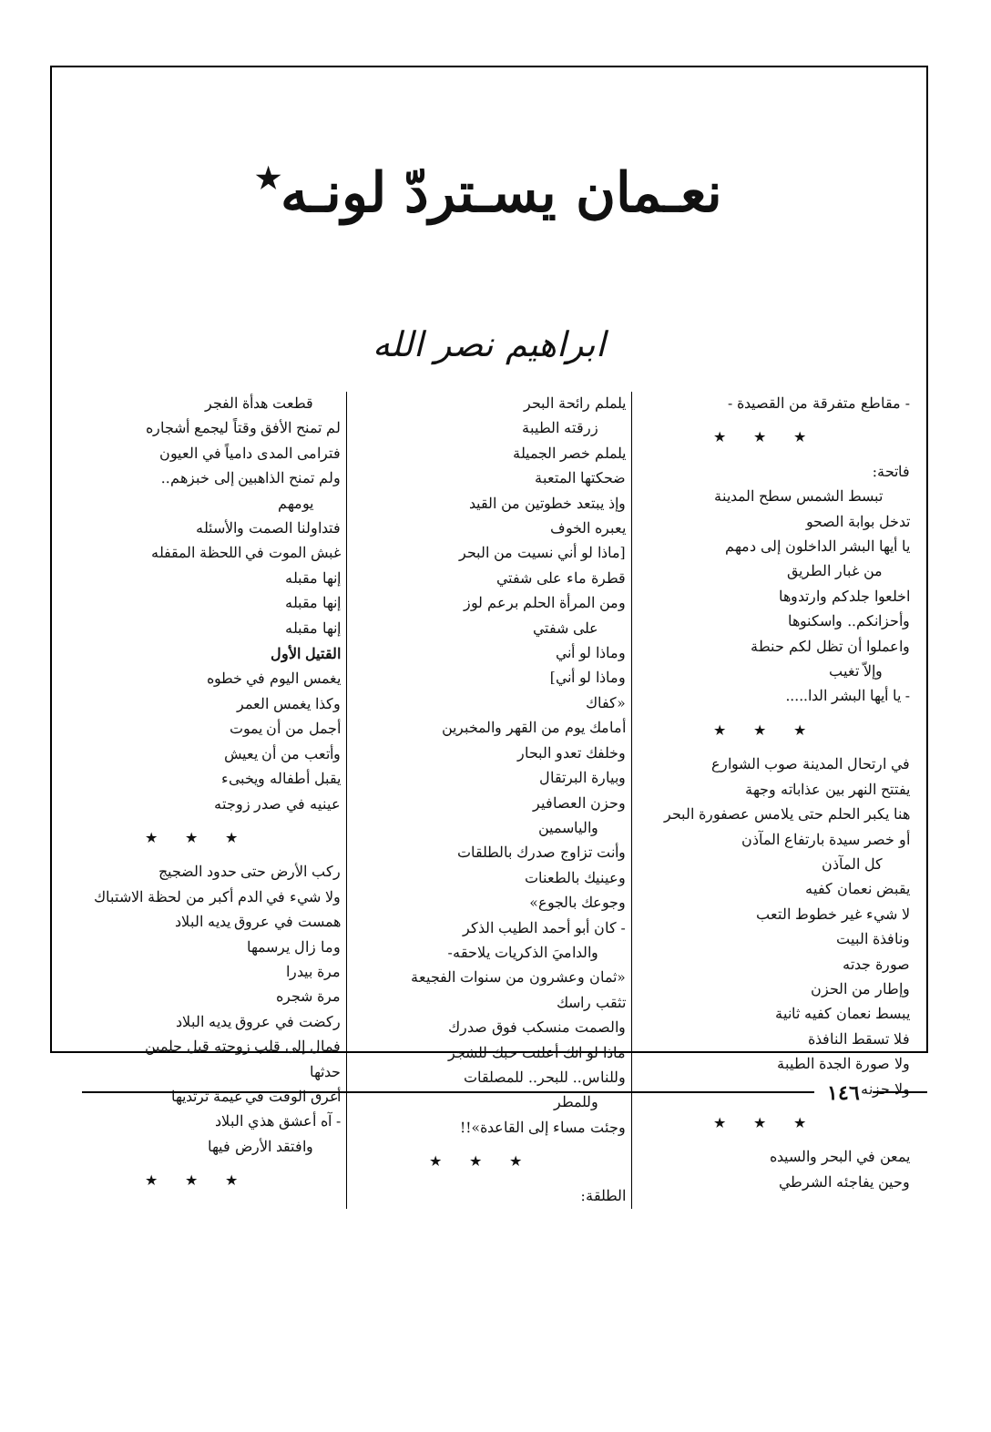نعـمان يسـتردّ لونـه<sup>٭</sup>
ابراهيم نصر الله
- مقاطع متفرقة من القصيدة -
★★★
فاتحة:
تبسط الشمس سطح المدينة
تدخل بوابة الصحو
يا أيها البشر الداخلون إلى دمهم
من غبار الطريق
اخلعوا جلدكم وارتدوها
وأحزانكم.. واسكنوها
واعملوا أن تظل لكم حنطة
وإلاّ تغيب
- يا أيها البشر الدا.....
★★★
في ارتحال المدينة صوب الشوارع
يفتتح النهر بين عذاباته وجهة
هنا يكبر الحلم حتى يلامس عصفورة البحر
أو خصر سيدة بارتفاع المآذن
كل المآذن
يقبض نعمان كفيه
لا شيء غير خطوط التعب
ونافذة البيت
صورة جدته
وإطار من الحزن
يبسط نعمان كفيه ثانية
فلا تسقط النافذة
ولا صورة الجدة الطيبة
ولا حزنه
★★★
يمعن في البحر والسيده
وحين يفاجئه الشرطي
يلملم رائحة البحر
زرقته الطيبة
يلملم خصر الجميلة
ضحكتها المتعبة
وإذ يبتعد خطوتين من القيد
يعبره الخوف
[ماذا لو أني نسيت من البحر
قطرة ماء على شفتي
ومن المرأة الحلم برعم لوز
على شفتي
وماذا لو أني
وماذا لو أني]
«كفاك
أمامك يوم من القهر والمخبرين
وخلفك تعدو البحار
وبيارة البرتقال
وحزن العصافير
والياسمين
وأنت تزاوج صدرك بالطلقات
وعينيك بالطعنات
وجوعك بالجوع»
- كان أبو أحمد الطيب الذكر
والداميَ الذكريات يلاحقه-
«ثمان وعشرون من سنوات الفجيعة
تثقب راسك
والصمت منسكب فوق صدرك
ماذا لو انك أعلنت حبك للشجر
وللناس.. للبحر.. للمصلقات
وللمطر
وجئت مساء إلى القاعدة»!!
★★★
الطلقة:
قطعت هدأة الفجر
لم تمنح الأفق وقتاً ليجمع أشجاره
فترامى المدى دامياً في العيون
ولم تمنح الذاهبين إلى خبزهم..
يومهم
فتداولنا الصمت والأسئله
غبش الموت في اللحظة المقفله
إنها مقبله
إنها مقبله
إنها مقبله
القتيل الأول
يغمس اليوم في خطوه
وكذا يغمس العمر
أجمل من أن يموت
وأتعب من أن يعيش
يقبل أطفاله ويخبىء
عينيه في صدر زوجته
★★★
ركب الأرض حتى حدود الضجيج
ولا شيء في الدم أكبر من لحظة الاشتباك
همست في عروق يديه البلاد
وما زال يرسمها
مرة بيدرا
مرة شجره
ركضت في عروق يديه البلاد
فمال إلى قلب زوجته قبل حلمين
حدثها
أغرق الوقت في غيمة ترتديها
- آه أعشق هذي البلاد
وافتقد الأرض فيها
★★★
١٤٦